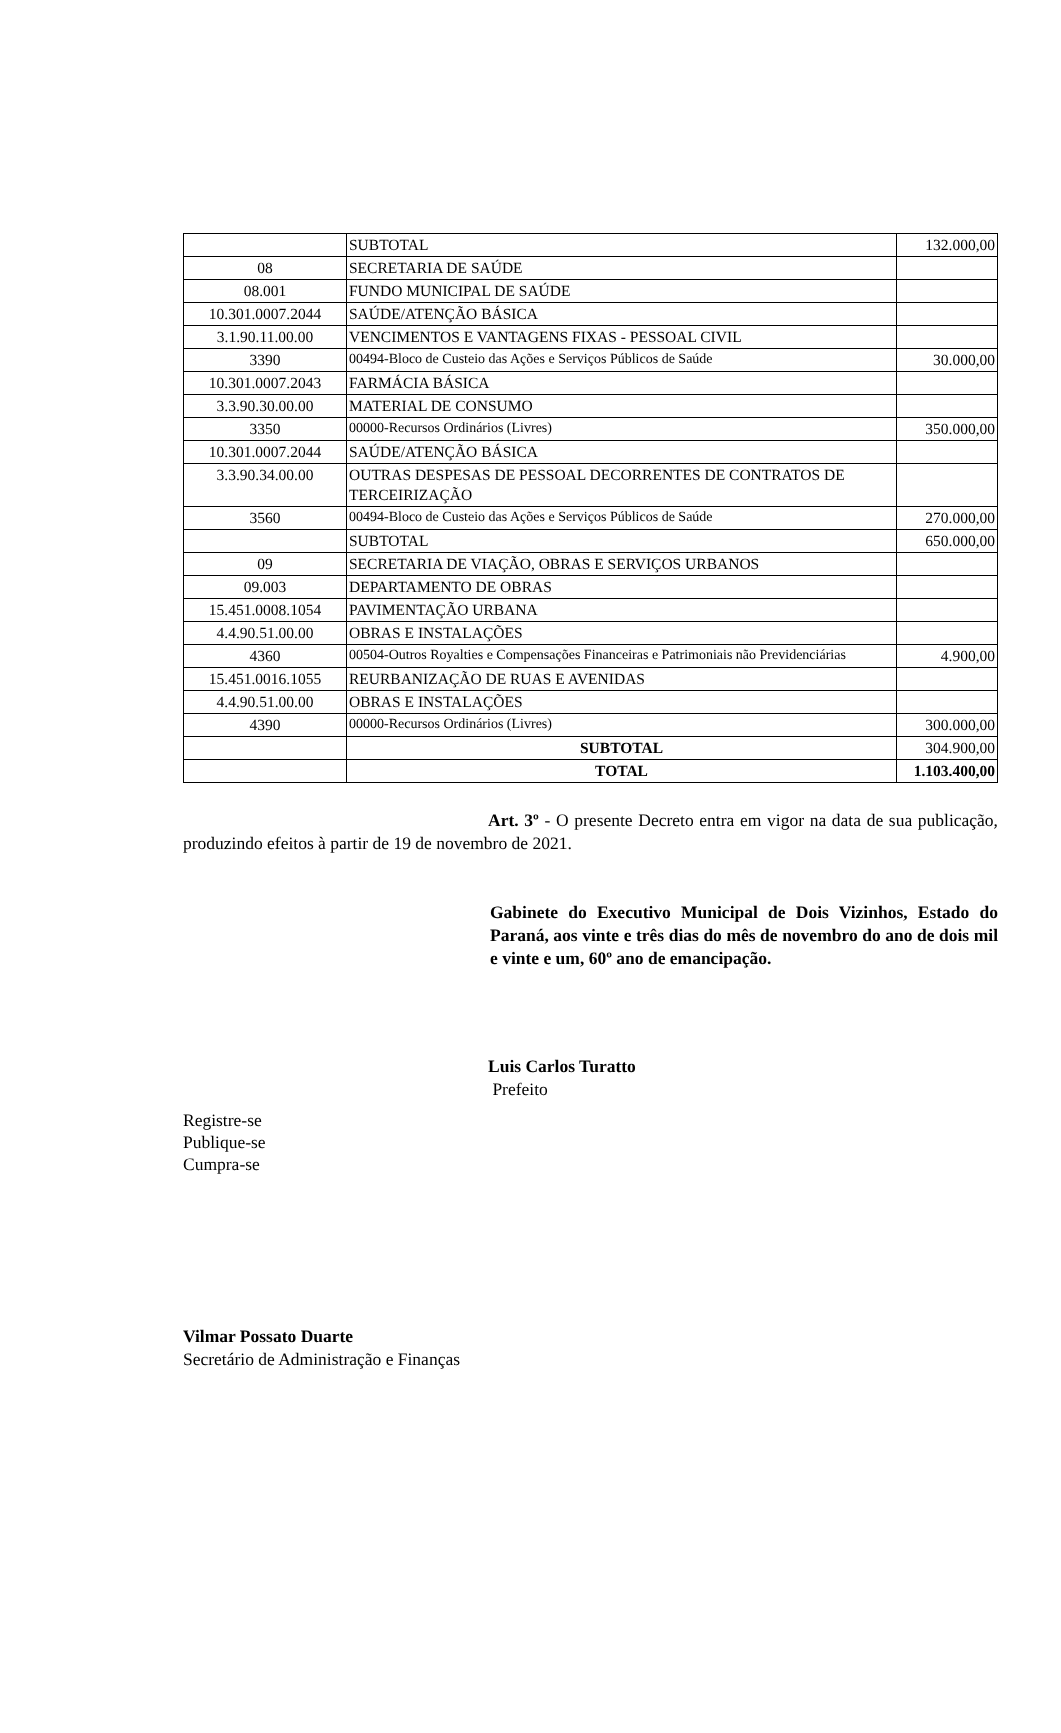| | SUBTOTAL | 132.000,00 |
| 08 | SECRETARIA DE SAÚDE | |
| 08.001 | FUNDO MUNICIPAL DE SAÚDE | |
| 10.301.0007.2044 | SAÚDE/ATENÇÃO BÁSICA | |
| 3.1.90.11.00.00 | VENCIMENTOS E VANTAGENS FIXAS - PESSOAL CIVIL | |
| 3390 | 00494-Bloco de Custeio das Ações e Serviços Públicos de Saúde | 30.000,00 |
| 10.301.0007.2043 | FARMÁCIA BÁSICA | |
| 3.3.90.30.00.00 | MATERIAL DE CONSUMO | |
| 3350 | 00000-Recursos Ordinários (Livres) | 350.000,00 |
| 10.301.0007.2044 | SAÚDE/ATENÇÃO BÁSICA | |
| 3.3.90.34.00.00 | OUTRAS DESPESAS DE PESSOAL DECORRENTES DE CONTRATOS DE TERCEIRIZAÇÃO | |
| 3560 | 00494-Bloco de Custeio das Ações e Serviços Públicos de Saúde | 270.000,00 |
| | SUBTOTAL | 650.000,00 |
| 09 | SECRETARIA DE VIAÇÃO, OBRAS E SERVIÇOS URBANOS | |
| 09.003 | DEPARTAMENTO DE OBRAS | |
| 15.451.0008.1054 | PAVIMENTAÇÃO URBANA | |
| 4.4.90.51.00.00 | OBRAS E INSTALAÇÕES | |
| 4360 | 00504-Outros Royalties e Compensações Financeiras e Patrimoniais não Previdenciárias | 4.900,00 |
| 15.451.0016.1055 | REURBANIZAÇÃO DE RUAS E AVENIDAS | |
| 4.4.90.51.00.00 | OBRAS E INSTALAÇÕES | |
| 4390 | 00000-Recursos Ordinários (Livres) | 300.000,00 |
| | SUBTOTAL | 304.900,00 |
| | TOTAL | 1.103.400,00 |
Art. 3º - O presente Decreto entra em vigor na data de sua publicação, produzindo efeitos à partir de 19 de novembro de 2021.
Gabinete do Executivo Municipal de Dois Vizinhos, Estado do Paraná, aos vinte e três dias do mês de novembro do ano de dois mil e vinte e um, 60º ano de emancipação.
Luis Carlos Turatto
Prefeito
Registre-se
Publique-se
Cumpra-se
Vilmar Possato Duarte
Secretário de Administração e Finanças